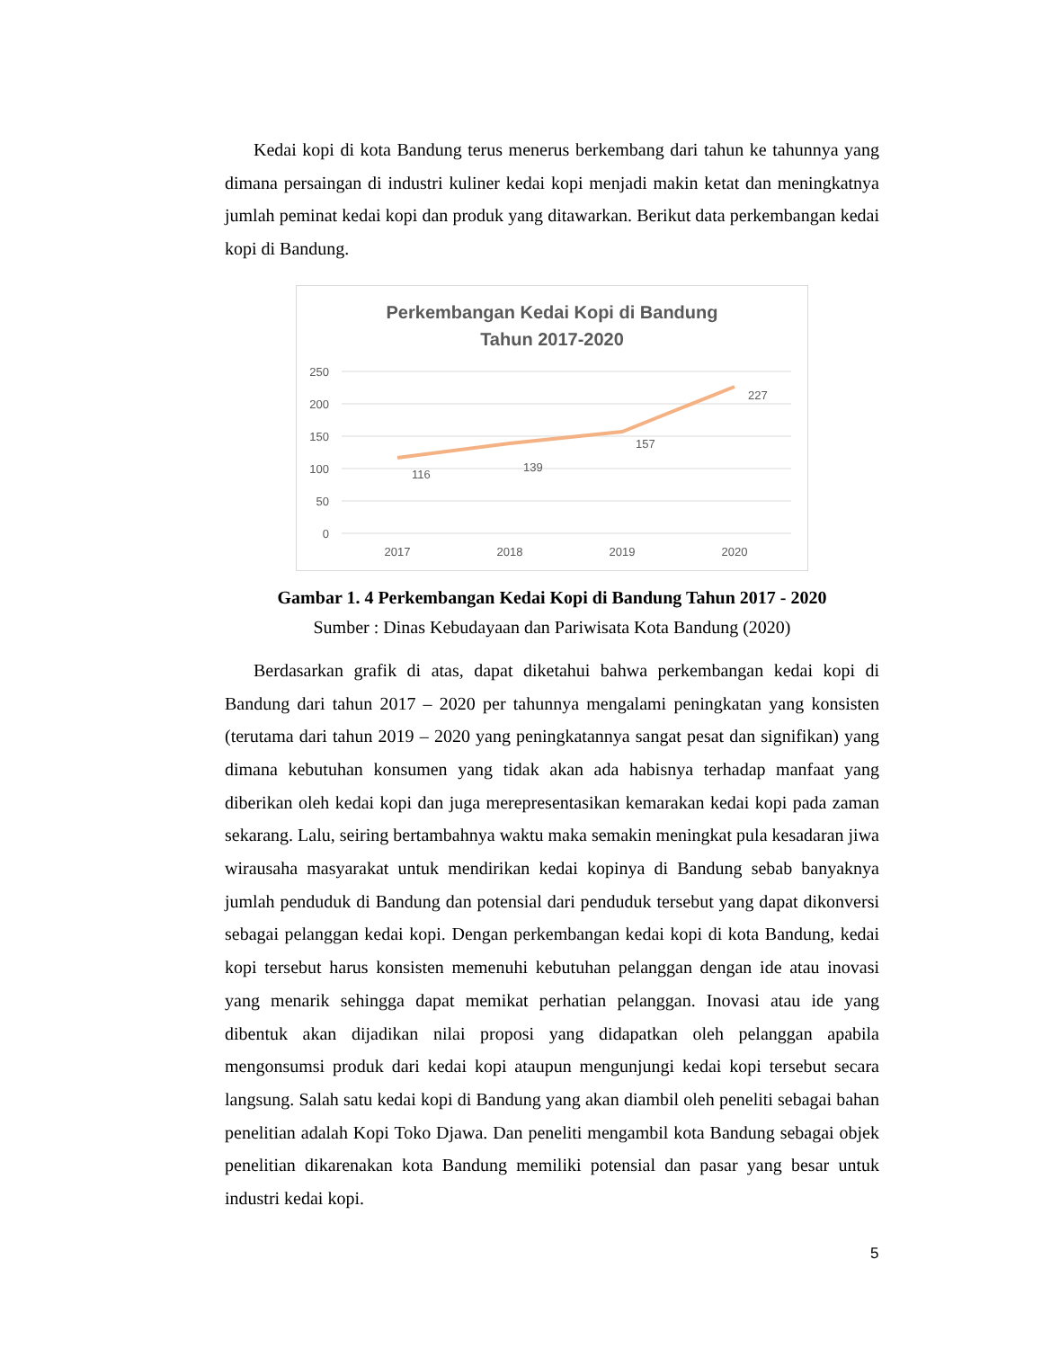Kedai kopi di kota Bandung terus menerus berkembang dari tahun ke tahunnya yang dimana persaingan di industri kuliner kedai kopi menjadi makin ketat dan meningkatnya jumlah peminat kedai kopi dan produk yang ditawarkan. Berikut data perkembangan kedai kopi di Bandung.
Perkembangan Kedai Kopi di Bandung
Tahun 2017-2020
250
200
150
100
50
0
116
139
157
227
2017
2018
2019
2020
Gambar 1. 4 Perkembangan Kedai Kopi di Bandung Tahun 2017 - 2020
Sumber : Dinas Kebudayaan dan Pariwisata Kota Bandung (2020)
Berdasarkan grafik di atas, dapat diketahui bahwa perkembangan kedai kopi di Bandung dari tahun 2017 – 2020 per tahunnya mengalami peningkatan yang konsisten (terutama dari tahun 2019 – 2020 yang peningkatannya sangat pesat dan signifikan) yang dimana kebutuhan konsumen yang tidak akan ada habisnya terhadap manfaat yang diberikan oleh kedai kopi dan juga merepresentasikan kemarakan kedai kopi pada zaman sekarang. Lalu, seiring bertambahnya waktu maka semakin meningkat pula kesadaran jiwa wirausaha masyarakat untuk mendirikan kedai kopinya di Bandung sebab banyaknya jumlah penduduk di Bandung dan potensial dari penduduk tersebut yang dapat dikonversi sebagai pelanggan kedai kopi. Dengan perkembangan kedai kopi di kota Bandung, kedai kopi tersebut harus konsisten memenuhi kebutuhan pelanggan dengan ide atau inovasi yang menarik sehingga dapat memikat perhatian pelanggan. Inovasi atau ide yang dibentuk akan dijadikan nilai proposi yang didapatkan oleh pelanggan apabila mengonsumsi produk dari kedai kopi ataupun mengunjungi kedai kopi tersebut secara langsung. Salah satu kedai kopi di Bandung yang akan diambil oleh peneliti sebagai bahan penelitian adalah Kopi Toko Djawa. Dan peneliti mengambil kota Bandung sebagai objek penelitian dikarenakan kota Bandung memiliki potensial dan pasar yang besar untuk industri kedai kopi.
5